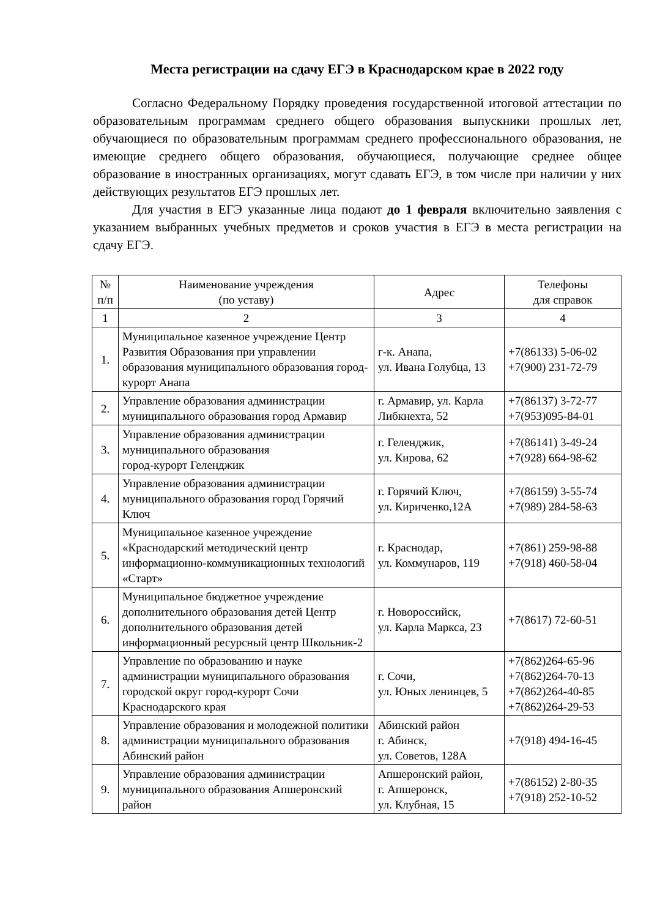Места регистрации на сдачу ЕГЭ в Краснодарском крае в 2022 году
Согласно Федеральному Порядку проведения государственной итоговой аттестации по образовательным программам среднего общего образования выпускники прошлых лет, обучающиеся по образовательным программам среднего профессионального образования, не имеющие среднего общего образования, обучающиеся, получающие среднее общее образование в иностранных организациях, могут сдавать ЕГЭ, в том числе при наличии у них действующих результатов ЕГЭ прошлых лет.
Для участия в ЕГЭ указанные лица подают до 1 февраля включительно заявления с указанием выбранных учебных предметов и сроков участия в ЕГЭ в места регистрации на сдачу ЕГЭ.
| № п/п | Наименование учреждения (по уставу) | Адрес | Телефоны для справок |
| --- | --- | --- | --- |
| 1 | 2 | 3 | 4 |
| 1. | Муниципальное казенное учреждение Центр Развития Образования при управлении образования муниципального образования город-курорт Анапа | г-к. Анапа, ул. Ивана Голубца, 13 | +7(86133) 5-06-02 +7(900) 231-72-79 |
| 2. | Управление образования администрации муниципального образования город Армавир | г. Армавир, ул. Карла Либкнехта, 52 | +7(86137) 3-72-77 +7(953)095-84-01 |
| 3. | Управление образования администрации муниципального образования город-курорт Геленджик | г. Геленджик, ул. Кирова, 62 | +7(86141) 3-49-24 +7(928) 664-98-62 |
| 4. | Управление образования администрации муниципального образования город Горячий Ключ | г. Горячий Ключ, ул. Кириченко,12А | +7(86159) 3-55-74 +7(989) 284-58-63 |
| 5. | Муниципальное казенное учреждение «Краснодарский методический центр информационно-коммуникационных технологий «Старт» | г. Краснодар, ул. Коммунаров, 119 | +7(861) 259-98-88 +7(918) 460-58-04 |
| 6. | Муниципальное бюджетное учреждение дополнительного образования детей Центр дополнительного образования детей информационный ресурсный центр Школьник-2 | г. Новороссийск, ул. Карла Маркса, 23 | +7(8617) 72-60-51 |
| 7. | Управление по образованию и науке администрации муниципального образования городской округ город-курорт Сочи Краснодарского края | г. Сочи, ул. Юных ленинцев, 5 | +7(862)264-65-96 +7(862)264-70-13 +7(862)264-40-85 +7(862)264-29-53 |
| 8. | Управление образования и молодежной политики администрации муниципального образования Абинский район | Абинский район г. Абинск, ул. Советов, 128А | +7(918) 494-16-45 |
| 9. | Управление образования администрации муниципального образования Апшеронский район | Апшеронский район, г. Апшеронск, ул. Клубная, 15 | +7(86152) 2-80-35 +7(918) 252-10-52 |